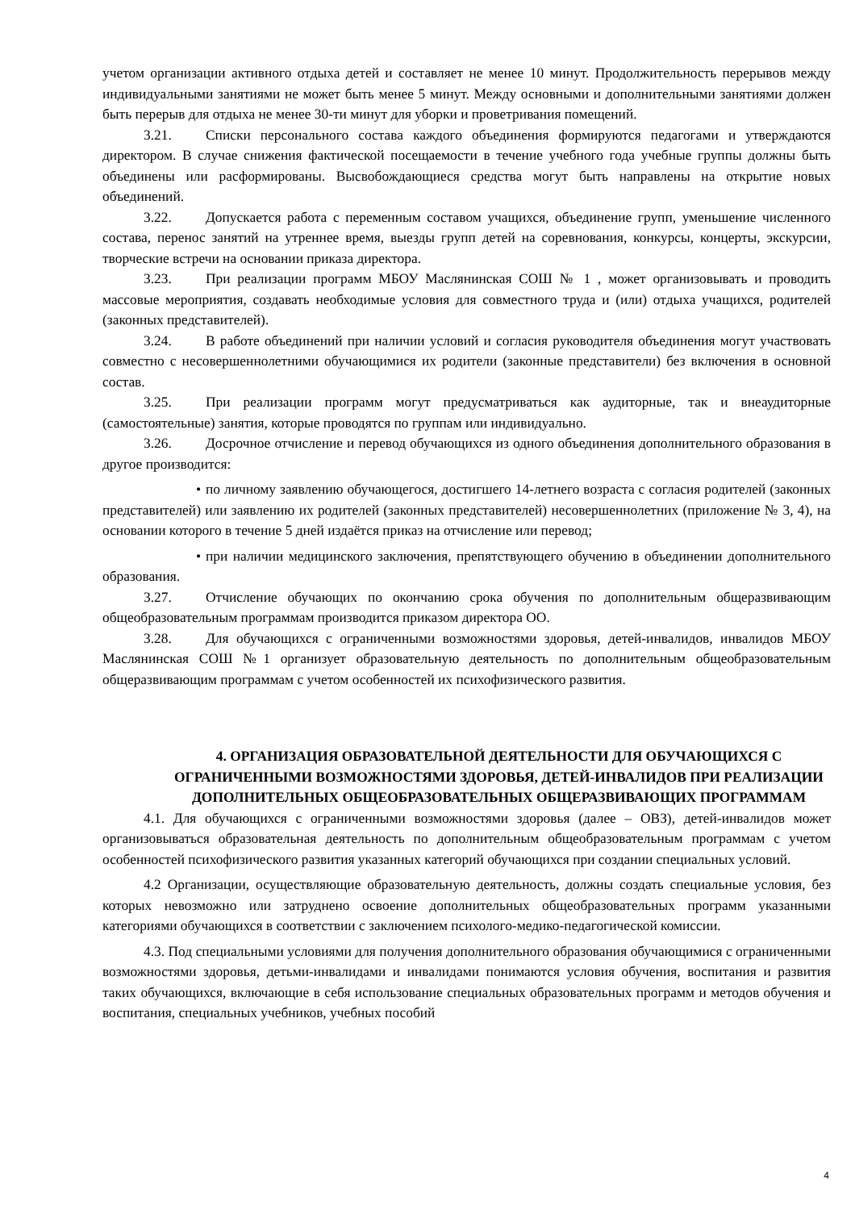учетом организации активного отдыха детей и составляет не менее 10 минут. Продолжительность перерывов между индивидуальными занятиями не может быть менее 5 минут. Между основными и дополнительными занятиями должен быть перерыв для отдыха не менее 30-ти минут для уборки и проветривания помещений.
3.21. Списки персонального состава каждого объединения формируются педагогами и утверждаются директором. В случае снижения фактической посещаемости в течение учебного года учебные группы должны быть объединены или расформированы. Высвобождающиеся средства могут быть направлены на открытие новых объединений.
3.22. Допускается работа с переменным составом учащихся, объединение групп, уменьшение численного состава, перенос занятий на утреннее время, выезды групп детей на соревнования, конкурсы, концерты, экскурсии, творческие встречи на основании приказа директора.
3.23. При реализации программ МБОУ Маслянинская СОШ № 1 , может организовывать и проводить массовые мероприятия, создавать необходимые условия для совместного труда и (или) отдыха учащихся, родителей (законных представителей).
3.24. В работе объединений при наличии условий и согласия руководителя объединения могут участвовать совместно с несовершеннолетними обучающимися их родители (законные представители) без включения в основной состав.
3.25. При реализации программ могут предусматриваться как аудиторные, так и внеаудиторные (самостоятельные) занятия, которые проводятся по группам или индивидуально.
3.26. Досрочное отчисление и перевод обучающихся из одного объединения дополнительного образования в другое производится:
• по личному заявлению обучающегося, достигшего 14-летнего возраста с согласия родителей (законных представителей) или заявлению их родителей (законных представителей) несовершеннолетних (приложение № 3, 4), на основании которого в течение 5 дней издаётся приказ на отчисление или перевод;
• при наличии медицинского заключения, препятствующего обучению в объединении дополнительного образования.
3.27. Отчисление обучающих по окончанию срока обучения по дополнительным общеразвивающим общеобразовательным программам производится приказом директора ОО.
3.28. Для обучающихся с ограниченными возможностями здоровья, детей-инвалидов, инвалидов МБОУ Маслянинская СОШ №1 организует образовательную деятельность по дополнительным общеобразовательным общеразвивающим программам с учетом особенностей их психофизического развития.
4. ОРГАНИЗАЦИЯ ОБРАЗОВАТЕЛЬНОЙ ДЕЯТЕЛЬНОСТИ ДЛЯ ОБУЧАЮЩИХСЯ С ОГРАНИЧЕННЫМИ ВОЗМОЖНОСТЯМИ ЗДОРОВЬЯ, ДЕТЕЙ-ИНВАЛИДОВ ПРИ РЕАЛИЗАЦИИ ДОПОЛНИТЕЛЬНЫХ ОБЩЕОБРАЗОВАТЕЛЬНЫХ ОБЩЕРАЗВИВАЮЩИХ ПРОГРАММАМ
4.1. Для обучающихся с ограниченными возможностями здоровья (далее – ОВЗ), детей-инвалидов может организовываться образовательная деятельность по дополнительным общеобразовательным программам с учетом особенностей психофизического развития указанных категорий обучающихся при создании специальных условий.
4.2 Организации, осуществляющие образовательную деятельность, должны создать специальные условия, без которых невозможно или затруднено освоение дополнительных общеобразовательных программ указанными категориями обучающихся в соответствии с заключением психолого-медико-педагогической комиссии.
4.3. Под специальными условиями для получения дополнительного образования обучающимися с ограниченными возможностями здоровья, детьми-инвалидами и инвалидами понимаются условия обучения, воспитания и развития таких обучающихся, включающие в себя использование специальных образовательных программ и методов обучения и воспитания, специальных учебников, учебных пособий
4